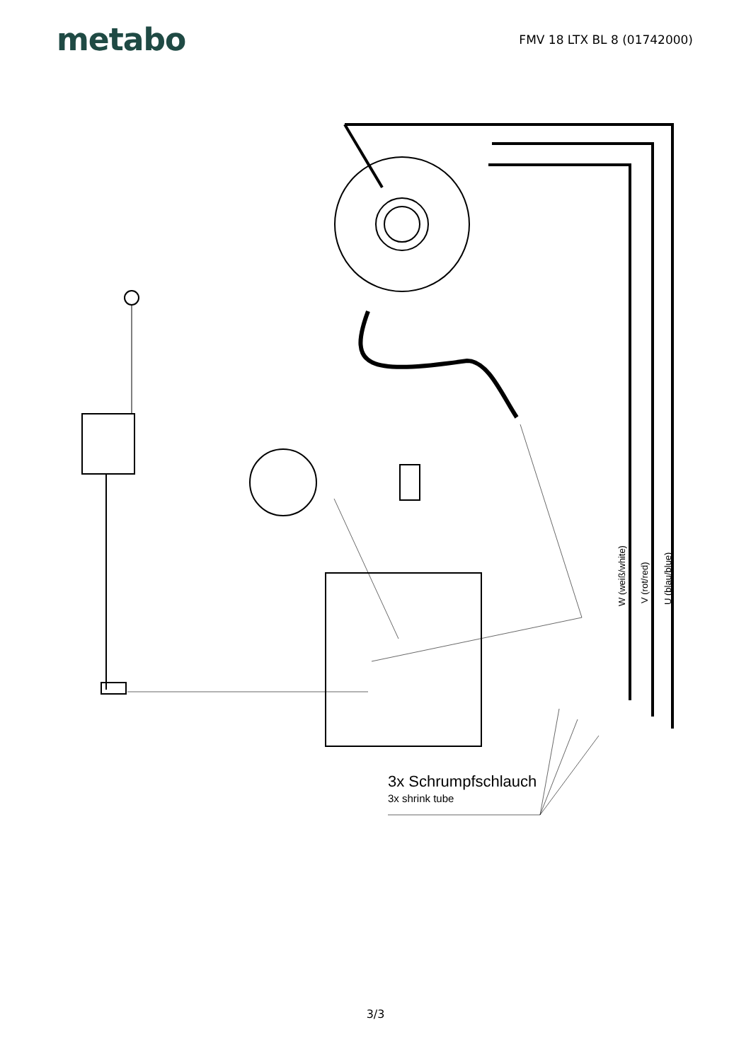metabo
FMV 18 LTX BL 8 (01742000)
W (weiß/white) V (rot/red) U (blau/blue)
3x Schrumpfschlauch
3x shrink tube
3/3